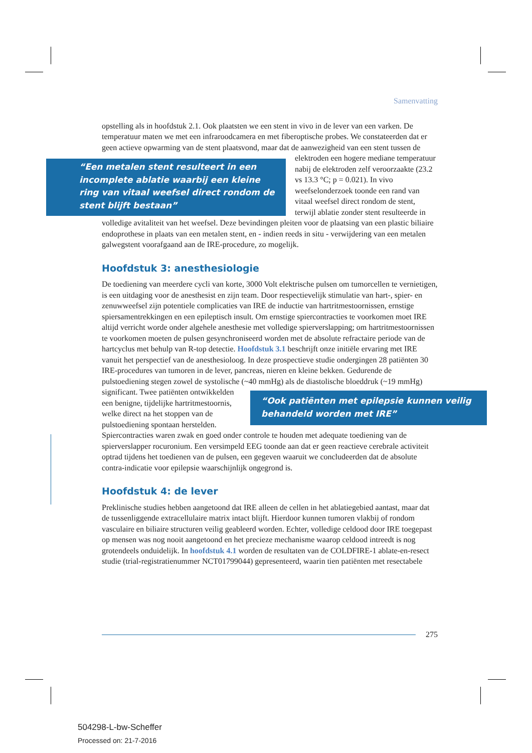Samenvatting
opstelling als in hoofdstuk 2.1. Ook plaatsten we een stent in vivo in de lever van een varken. De temperatuur maten we met een infraroodcamera en met fiberoptische probes. We constateerden dat er geen actieve opwarming van de stent plaatsvond, maar dat de “Een metalen stent resulteert in een incomplete ablatie waarbij een kleine ring van vitaal weefsel direct rondom de stent blijft bestaan” aanwezigheid van een stent tussen de elektroden een hogere mediane temperatuur nabij de elektroden zelf veroorzaakte (23.2 vs 13.3 °C; p = 0.021). In vivo weefselonderzoek toonde een rand van vitaal weefsel direct rondom de stent, terwijl ablatie zonder stent resulteerde in volledige avitaliteit van het weefsel. Deze bevindingen pleiten voor de plaatsing van een plastic biliaire endoprothese in plaats van een metalen stent, en - indien reeds in situ - verwijdering van een metalen galwegstent voorafgaand aan de IRE-procedure, zo mogelijk.
Hoofdstuk 3: anesthesiologie
De toediening van meerdere cycli van korte, 3000 Volt elektrische pulsen om tumorcellen te vernietigen, is een uitdaging voor de anesthesist en zijn team. Door respectievelijk stimulatie van hart-, spier- en zenuwweefsel zijn potentiele complicaties van IRE de inductie van hartritmestoornissen, ernstige spiersamentrekkingen en een epileptisch insult. Om ernstige spiercontracties te voorkomen moet IRE altijd verricht worde onder algehele anesthesie met volledige spierverslapping; om hartritmestoornissen te voorkomen moeten de pulsen gesynchroniseerd worden met de absolute refractaire periode van de hartcyclus met behulp van R-top detectie. Hoofdstuk 3.1 beschrijft onze initiële ervaring met IRE vanuit het perspectief van de anesthesioloog. In deze prospectieve studie ondergingen 28 patiënten 30 IRE-procedures van tumoren in de lever, pancreas, nieren en kleine bekken. Gedurende de pulstoediening stegen zowel de systolische (~40 mmHg) als de diastolische bloeddruk (~19 mmHg) significant. Twee patiënten “Ook patiënten met epilepsie kunnen veilig behandeld worden met IRE” ontwikkelden een benigne, tijdelijke hartritmestoornis, welke direct na het stoppen van de pulstoediening spontaan herstelden. Spiercontracties waren zwak en goed onder controle te houden met adequate toediening van de spierverslapper rocuronium. Een versimpeld EEG toonde aan dat er geen reactieve cerebrale activiteit optrad tijdens het toedienen van de pulsen, een gegeven waaruit we concludeerden dat de absolute contra-indicatie voor epilepsie waarschijnlijk ongegrond is.
Hoofdstuk 4: de lever
Preklinische studies hebben aangetoond dat IRE alleen de cellen in het ablatiegebied aantast, maar dat de tussenliggende extracellulaire matrix intact blijft. Hierdoor kunnen tumoren vlakbij of rondom vasculaire en biliaire structuren veilig geableerd worden. Echter, volledige celdood door IRE toegepast op mensen was nog nooit aangetoond en het precieze mechanisme waarop celdood intreedt is nog grotendeels onduidelijk. In hoofdstuk 4.1 worden de resultaten van de COLDFIRE-1 ablate-en-resect studie (trial-registratienummer NCT01799044) gepresenteerd, waarin tien patiënten met resectabele
275
504298-L-bw-Scheffer
Processed on: 21-7-2016